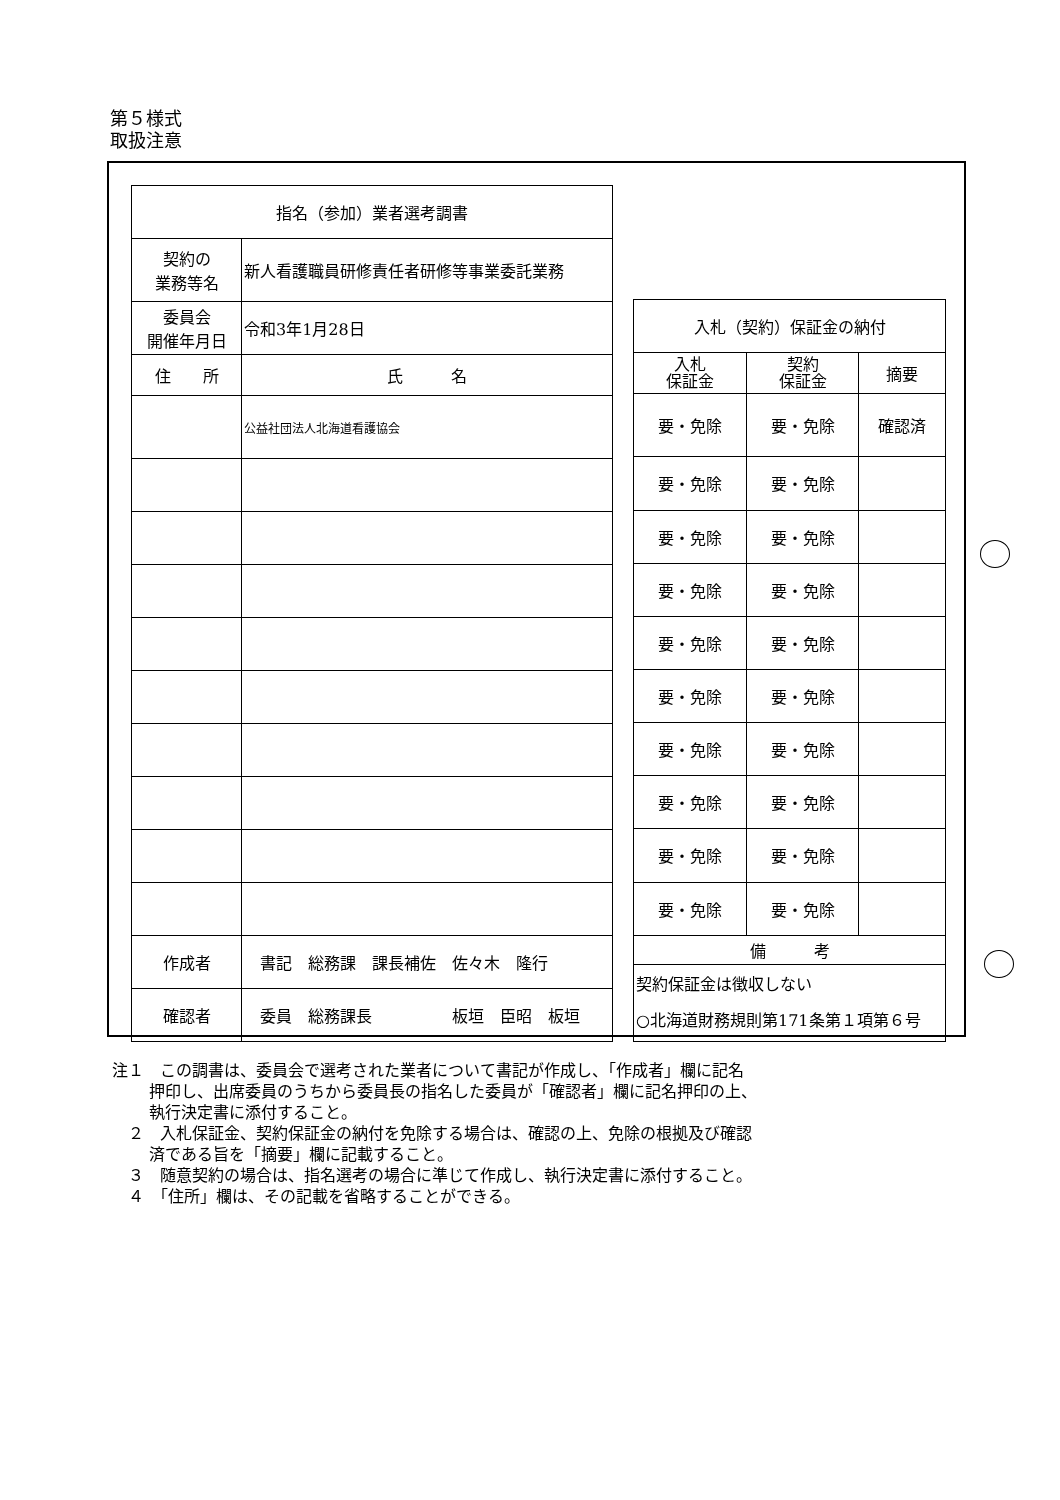第５様式
取扱注意
| 指名（参加）業者選考調書 | | |
| 契約の 業務等名 | 新人看護職員研修責任者研修等事業委託業務 | |
| 委員会 開催年月日 | 令和3年1月28日 | |
| 住 所 | | 氏 名 |
| | | 公益社団法人北海道看護協会 |
| 作成者 | 書記 総務課 課長補佐 佐々木 隆行 | |
| 確認者 | 委員 総務課長 板垣 臣昭 板垣 | |
| 入札（契約）保証金の納付 | | |
| 入札 保証金 | 契約 保証金 | 摘要 |
| 要・免除 | 要・免除 | 確認済 |
| 要・免除 | 要・免除 | |
| 要・免除 | 要・免除 | |
| 要・免除 | 要・免除 | |
| 要・免除 | 要・免除 | |
| 要・免除 | 要・免除 | |
| 要・免除 | 要・免除 | |
| 要・免除 | 要・免除 | |
| 要・免除 | 要・免除 | |
| 要・免除 | 要・免除 | |
| 備 考 | | |
| 契約保証金は徴収しない ○北海道財務規則第171条第１項第６号 | | |
注１　この調書は、委員会で選考された業者について書記が作成し、「作成者」欄に記名
押印し、出席委員のうちから委員長の指名した委員が「確認者」欄に記名押印の上、
執行決定書に添付すること。
　２　入札保証金、契約保証金の納付を免除する場合は、確認の上、免除の根拠及び確認
済である旨を「摘要」欄に記載すること。
　３　随意契約の場合は、指名選考の場合に準じて作成し、執行決定書に添付すること。
　４　「住所」欄は、その記載を省略することができる。